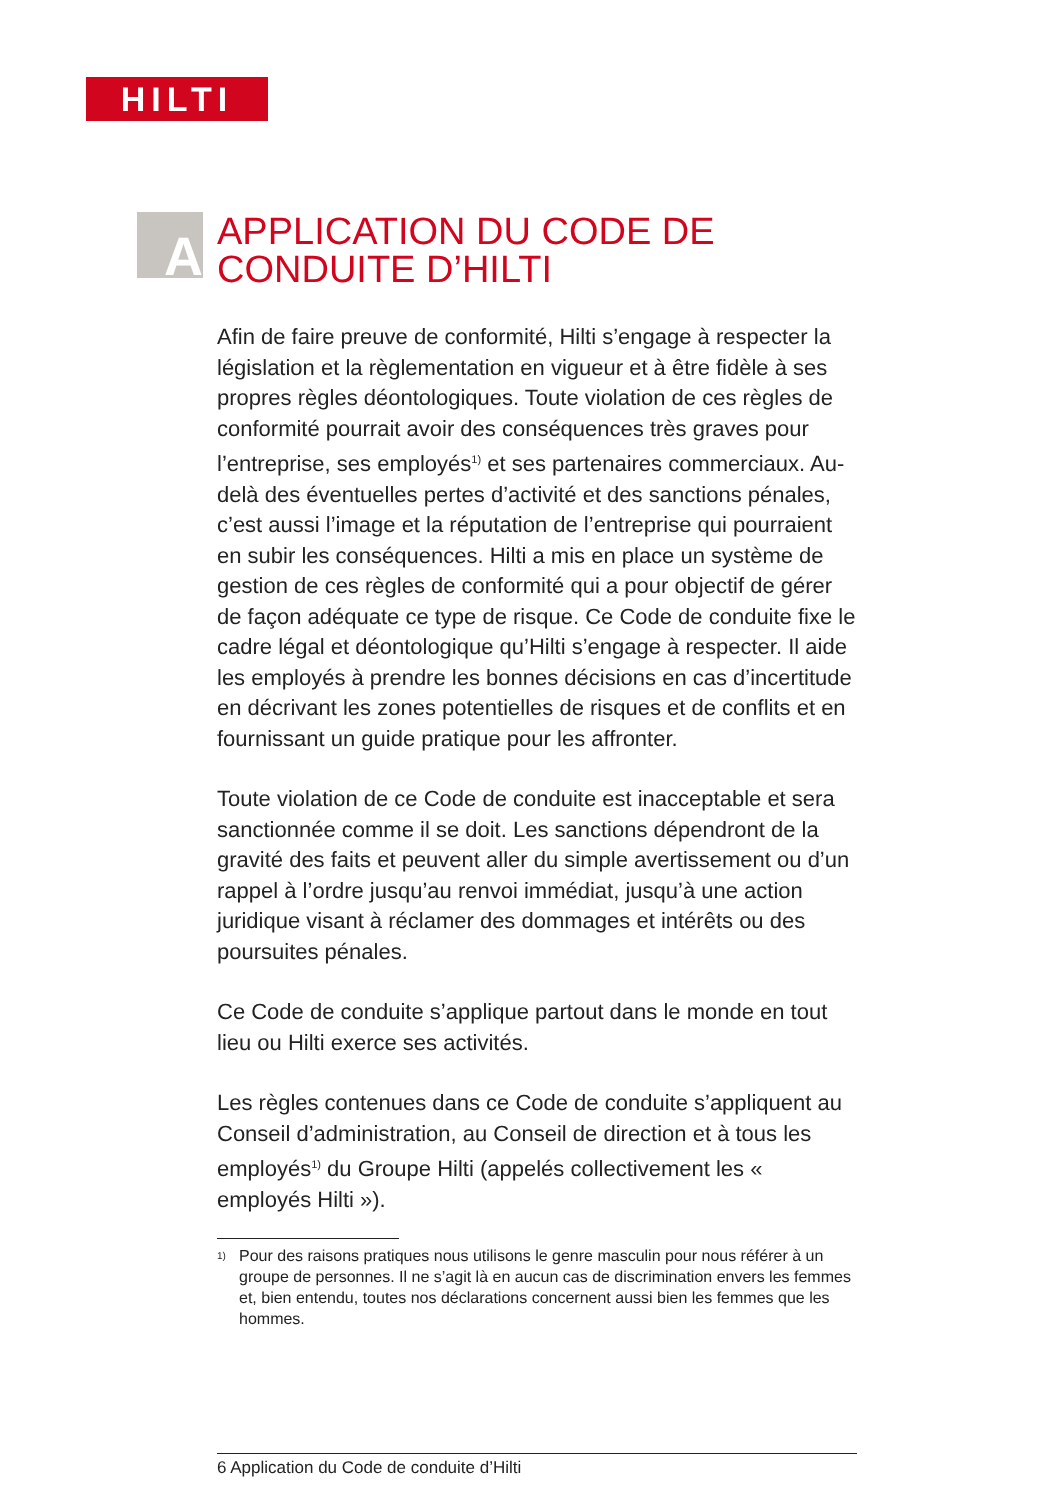HILTI
A
APPLICATION DU CODE DE
CONDUITE D’HILTI
Afin de faire preuve de conformité, Hilti s’engage à respecter la législation et la règlementation en vigueur et à être fidèle à ses propres règles déontologiques. Toute violation de ces règles de conformité pourrait avoir des conséquences très graves pour l’entreprise, ses employés<sup>1)</sup> et ses partenaires commerciaux. Au-delà des éventuelles pertes d’activité et des sanctions pénales, c’est aussi l’image et la réputation de l’entreprise qui pourraient en subir les conséquences. Hilti a mis en place un système de gestion de ces règles de conformité qui a pour objectif de gérer de façon adéquate ce type de risque. Ce Code de conduite fixe le cadre légal et déontologique qu’Hilti s’engage à respecter. Il aide les employés à prendre les bonnes décisions en cas d’incertitude en décrivant les zones potentielles de risques et de conflits et en fournissant un guide pratique pour les affronter.
Toute violation de ce Code de conduite est inacceptable et sera sanctionnée comme il se doit. Les sanctions dépendront de la gravité des faits et peuvent aller du simple avertissement ou d’un rappel à l’ordre jusqu’au renvoi immédiat, jusqu’à une action juridique visant à réclamer des dommages et intérêts ou des poursuites pénales.
Ce Code de conduite s’applique partout dans le monde en tout lieu ou Hilti exerce ses activités.
Les règles contenues dans ce Code de conduite s’appliquent au Conseil d’administration, au Conseil de direction et à tous les employés<sup>1)</sup> du Groupe Hilti (appelés collectivement les « employés Hilti »).
1)
Pour des raisons pratiques nous utilisons le genre masculin pour nous référer à un groupe de personnes. Il ne s’agit là en aucun cas de discrimination envers les femmes et, bien entendu, toutes nos déclarations concernent aussi bien les femmes que les hommes.
6 Application du Code de conduite d’Hilti